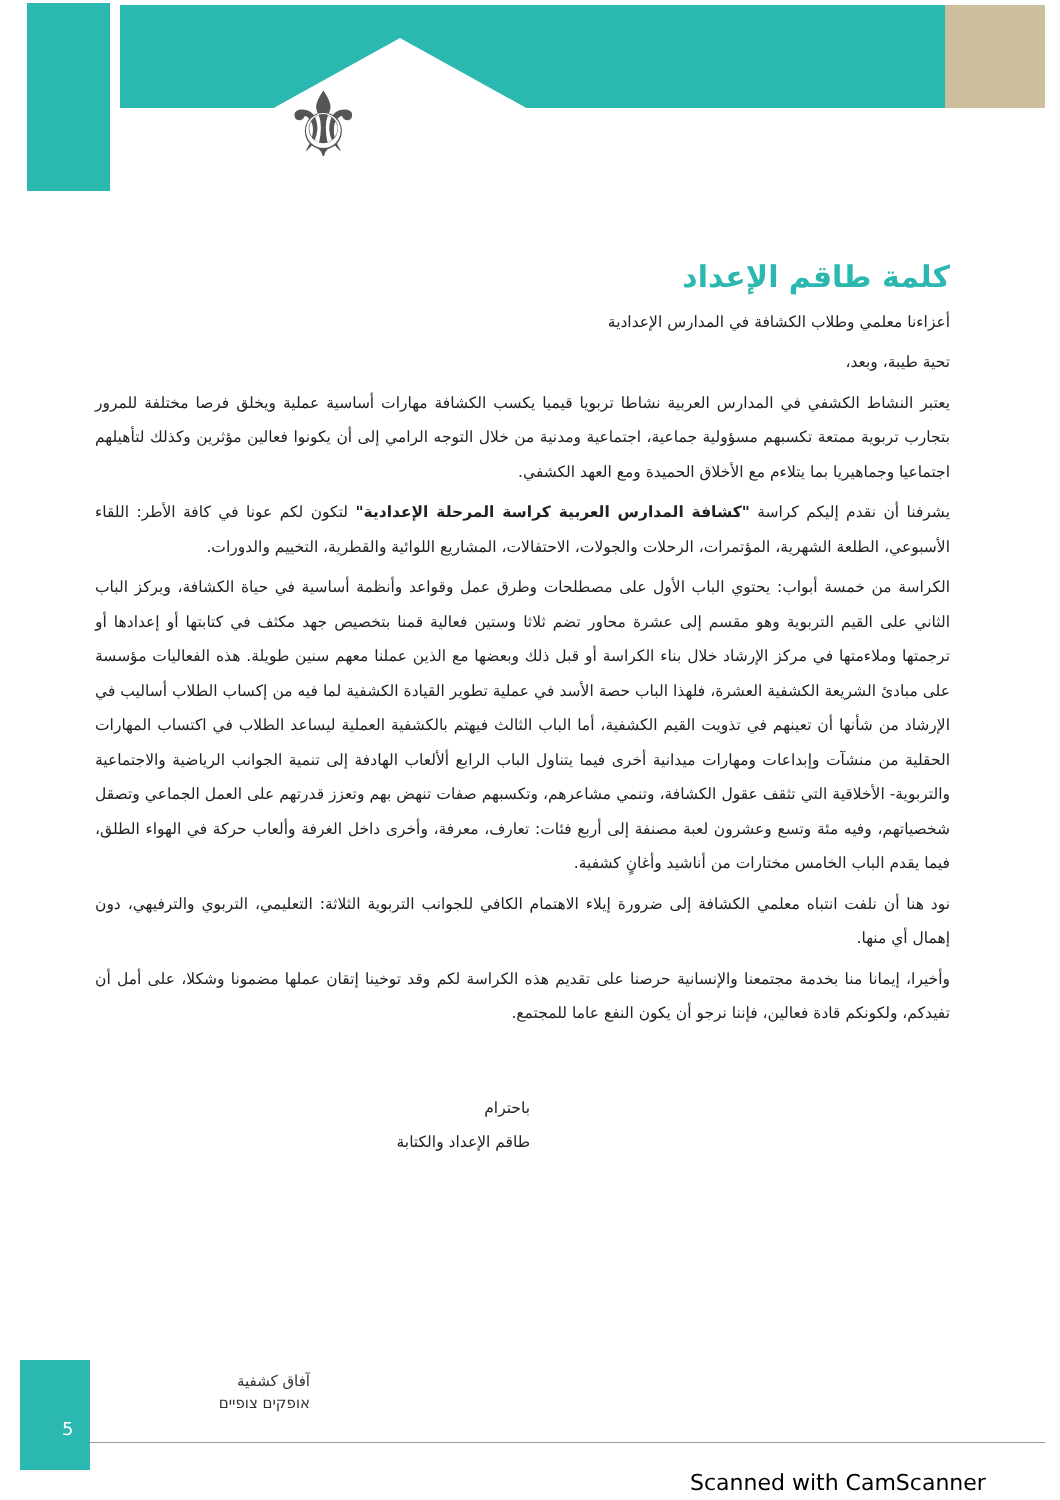⚜
كلمة طاقم الإعداد
أعزاءنا معلمي وطلاب الكشافة في المدارس الإعدادية
تحية طيبة، وبعد،
يعتبر النشاط الكشفي في المدارس العربية نشاطا تربويا قيميا يكسب الكشافة مهارات أساسية عملية ويخلق فرصا مختلفة للمرور بتجارب تربوية ممتعة تكسبهم مسؤولية جماعية، اجتماعية ومدنية من خلال التوجه الرامي إلى أن يكونوا فعالين مؤثرين وكذلك لتأهيلهم اجتماعيا وجماهيريا بما يتلاءم مع الأخلاق الحميدة ومع العهد الكشفي.
يشرفنا أن نقدم إليكم كراسة "كشافة المدارس العربية كراسة المرحلة الإعدادية" لتكون لكم عونا في كافة الأطر: اللقاء الأسبوعي، الطلعة الشهرية، المؤتمرات، الرحلات والجولات، الاحتفالات، المشاريع اللوائية والقطرية، التخييم والدورات.
الكراسة من خمسة أبواب: يحتوي الباب الأول على مصطلحات وطرق عمل وقواعد وأنظمة أساسية في حياة الكشافة، ويركز الباب الثاني على القيم التربوية وهو مقسم إلى عشرة محاور تضم ثلاثا وستين فعالية قمنا بتخصيص جهد مكثف في كتابتها أو إعدادها أو ترجمتها وملاءمتها في مركز الإرشاد خلال بناء الكراسة أو قبل ذلك وبعضها مع الذين عملنا معهم سنين طويلة. هذه الفعاليات مؤسسة على مبادئ الشريعة الكشفية العشرة، فلهذا الباب حصة الأسد في عملية تطوير القيادة الكشفية لما فيه من إكساب الطلاب أساليب في الإرشاد من شأنها أن تعينهم في تذويت القيم الكشفية، أما الباب الثالث فيهتم بالكشفية العملية ليساعد الطلاب في اكتساب المهارات الحقلية من منشآت وإبداعات ومهارات ميدانية أخرى فيما يتناول الباب الرابع ألألعاب الهادفة إلى تنمية الجوانب الرياضية والاجتماعية والتربوية- الأخلاقية التي تثقف عقول الكشافة، وتنمي مشاعرهم، وتكسبهم صفات تنهض بهم وتعزز قدرتهم على العمل الجماعي وتصقل شخصياتهم، وفيه مئة وتسع وعشرون لعبة مصنفة إلى أربع فئات: تعارف، معرفة، وأخرى داخل الغرفة وألعاب حركة في الهواء الطلق، فيما يقدم الباب الخامس مختارات من أناشيد وأغانٍ كشفية.
نود هنا أن نلفت انتباه معلمي الكشافة إلى ضرورة إيلاء الاهتمام الكافي للجوانب التربوية الثلاثة: التعليمي، التربوي والترفيهي، دون إهمال أي منها.
وأخيرا، إيمانا منا بخدمة مجتمعنا والإنسانية حرصنا على تقديم هذه الكراسة لكم وقد توخينا إتقان عملها مضمونا وشكلا، على أمل أن تفيدكم، ولكونكم قادة فعالين، فإننا نرجو أن يكون النفع عاما للمجتمع.
باحترام
طاقم الإعداد والكتابة
5
آفاق كشفية
אופקים צופיים
Scanned with CamScanner